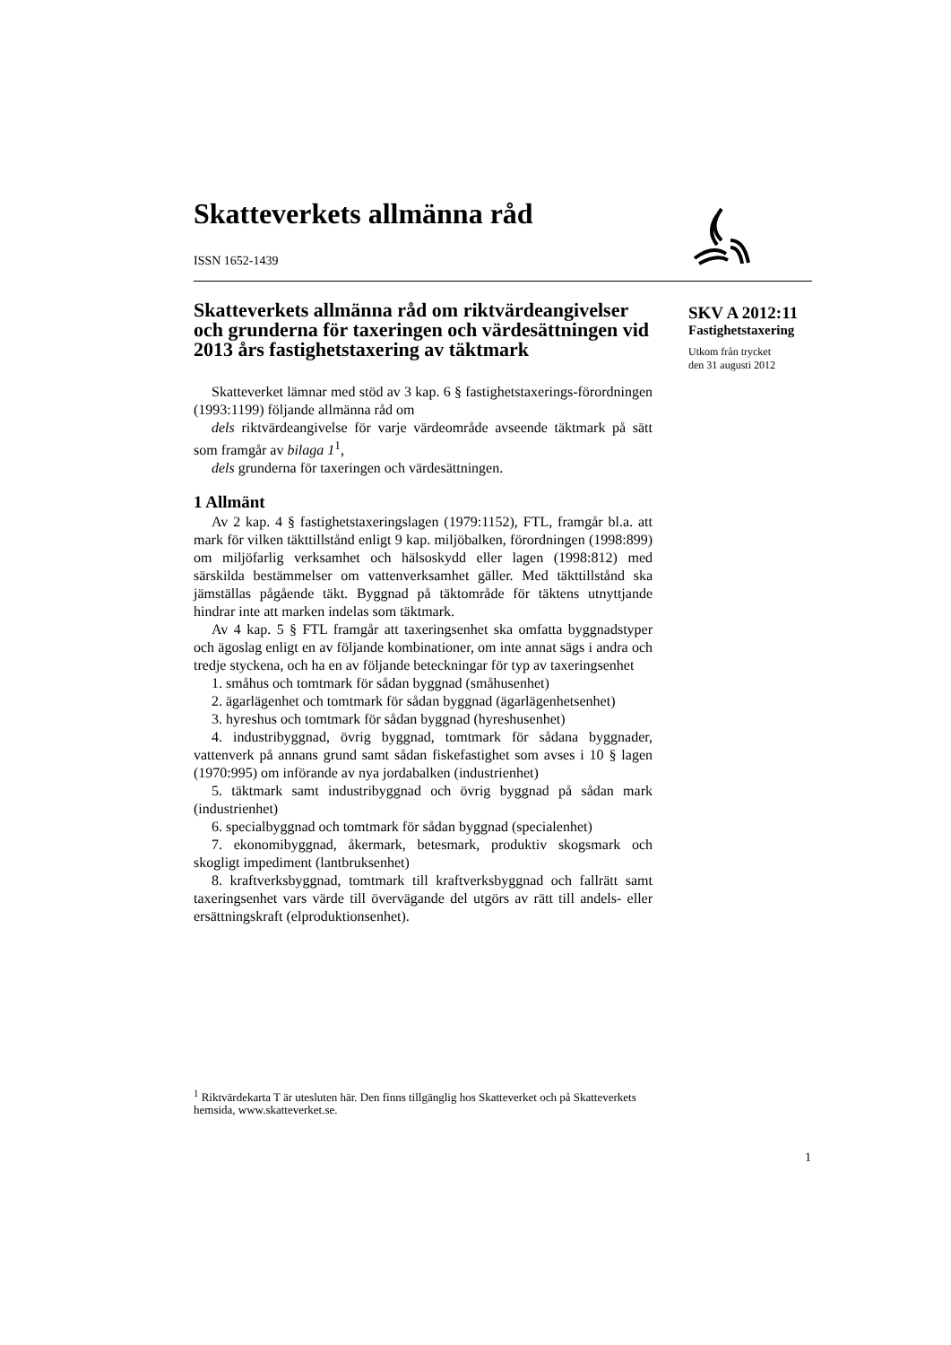Skatteverkets allmänna råd
ISSN 1652-1439
Skatteverkets allmänna råd om riktvärdeangivelser och grunderna för taxeringen och värdesättningen vid 2013 års fastighetstaxering av täktmark
Skatteverket lämnar med stöd av 3 kap. 6 § fastighetstaxerings-förordningen (1993:1199) följande allmänna råd om
dels riktvärdeangivelse för varje värdeområde avseende täktmark på sätt som framgår av bilaga 1<sup>1</sup>,
dels grunderna för taxeringen och värdesättningen.
1 Allmänt
Av 2 kap. 4 § fastighetstaxeringslagen (1979:1152), FTL, framgår bl.a. att mark för vilken täkttillstånd enligt 9 kap. miljöbalken, förordningen (1998:899) om miljöfarlig verksamhet och hälsoskydd eller lagen (1998:812) med särskilda bestämmelser om vattenverksamhet gäller. Med täkttillstånd ska jämställas pågående täkt. Byggnad på täktområde för täktens utnyttjande hindrar inte att marken indelas som täktmark.
Av 4 kap. 5 § FTL framgår att taxeringsenhet ska omfatta byggnadstyper och ägoslag enligt en av följande kombinationer, om inte annat sägs i andra och tredje styckena, och ha en av följande beteckningar för typ av taxeringsenhet
1. småhus och tomtmark för sådan byggnad (småhusenhet)
2. ägarlägenhet och tomtmark för sådan byggnad (ägarlägenhetsenhet)
3. hyreshus och tomtmark för sådan byggnad (hyreshusenhet)
4. industribyggnad, övrig byggnad, tomtmark för sådana byggnader, vattenverk på annans grund samt sådan fiskefastighet som avses i 10 § lagen (1970:995) om införande av nya jordabalken (industrienhet)
5. täktmark samt industribyggnad och övrig byggnad på sådan mark (industrienhet)
6. specialbyggnad och tomtmark för sådan byggnad (specialenhet)
7. ekonomibyggnad, åkermark, betesmark, produktiv skogsmark och skogligt impediment (lantbruksenhet)
8. kraftverksbyggnad, tomtmark till kraftverksbyggnad och fallrätt samt taxeringsenhet vars värde till övervägande del utgörs av rätt till andels- eller ersättningskraft (elproduktionsenhet).
SKV A 2012:11
Fastighetstaxering
Utkom från trycket
den 31 augusti 2012
<sup>1</sup> Riktvärdekarta T är utesluten här. Den finns tillgänglig hos Skatteverket och på Skatteverkets hemsida, www.skatteverket.se.
1